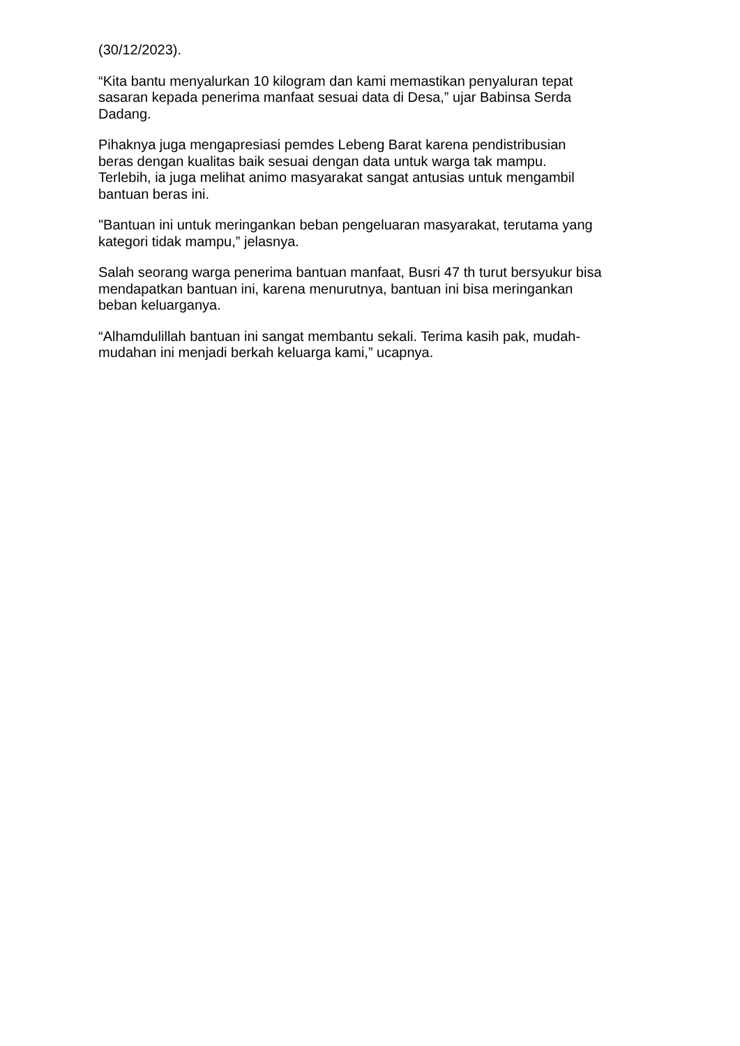(30/12/2023).
“Kita bantu menyalurkan 10 kilogram dan kami memastikan penyaluran tepat
sasaran kepada penerima manfaat sesuai data di Desa,” ujar Babinsa Serda
Dadang.
Pihaknya juga mengapresiasi pemdes Lebeng Barat karena pendistribusian
beras dengan kualitas baik sesuai dengan data untuk warga tak mampu.
Terlebih, ia juga melihat animo masyarakat sangat antusias untuk mengambil
bantuan beras ini.
"Bantuan ini untuk meringankan beban pengeluaran masyarakat, terutama yang
kategori tidak mampu,” jelasnya.
Salah seorang warga penerima bantuan manfaat, Busri 47 th turut bersyukur bisa
mendapatkan bantuan ini, karena menurutnya, bantuan ini bisa meringankan
beban keluarganya.
“Alhamdulillah bantuan ini sangat membantu sekali. Terima kasih pak, mudah-
mudahan ini menjadi berkah keluarga kami,” ucapnya.